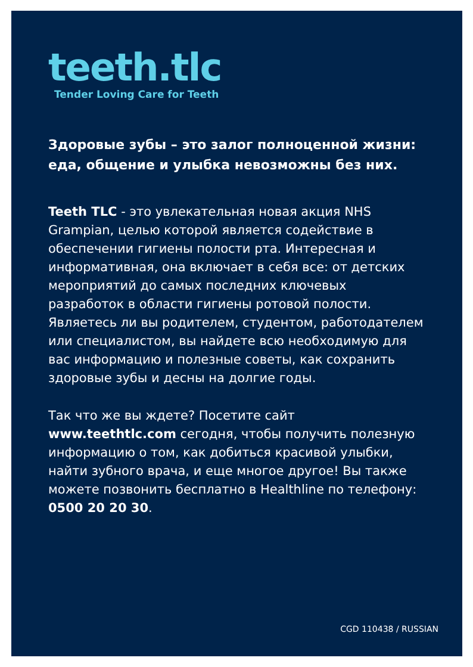teeth.tlc
Tender Loving Care for Teeth
Здоровые зубы – это залог полноценной жизни: еда, общение и улыбка невозможны без них.
Teeth TLC - это увлекательная новая акция NHS Grampian, целью которой является содействие в обеспечении гигиены полости рта. Интересная и информативная, она включает в себя все: от детских мероприятий до самых последних ключевых разработок в области гигиены ротовой полости. Являетесь ли вы родителем, студентом, работодателем или специалистом, вы найдете всю необходимую для вас информацию и полезные советы, как сохранить здоровые зубы и десны на долгие годы.
Так что же вы ждете? Посетите сайт www.teethtlc.com сегодня, чтобы получить полезную информацию о том, как добиться красивой улыбки, найти зубного врача, и еще многое другое! Вы также можете позвонить бесплатно в Healthline по телефону: 0500 20 20 30.
CGD 110438 / RUSSIAN